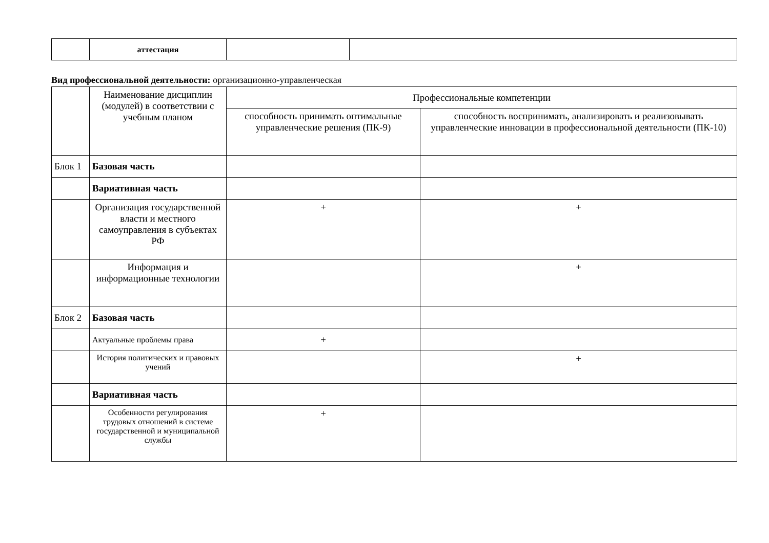| | аттестация | | |
Вид профессиональной деятельности: организационно-управленческая
| | Наименование дисциплин (модулей) в соответствии с учебным планом | Профессиональные компетенции | |
| --- | --- | --- | --- |
| | | способность принимать оптимальные управленческие решения (ПК-9) | способность воспринимать, анализировать и реализовывать управленческие инновации в профессиональной деятельности (ПК-10) |
| Блок 1 | Базовая часть | | |
| | Вариативная часть | | |
| | Организация государственной власти и местного самоуправления в субъектах РФ | + | + |
| | Информация и информационные технологии | | + |
| Блок 2 | Базовая часть | | |
| | Актуальные проблемы права | + | |
| | История политических и правовых учений | | + |
| | Вариативная часть | | |
| | Особенности регулирования трудовых отношений в системе государственной и муниципальной службы | + | |